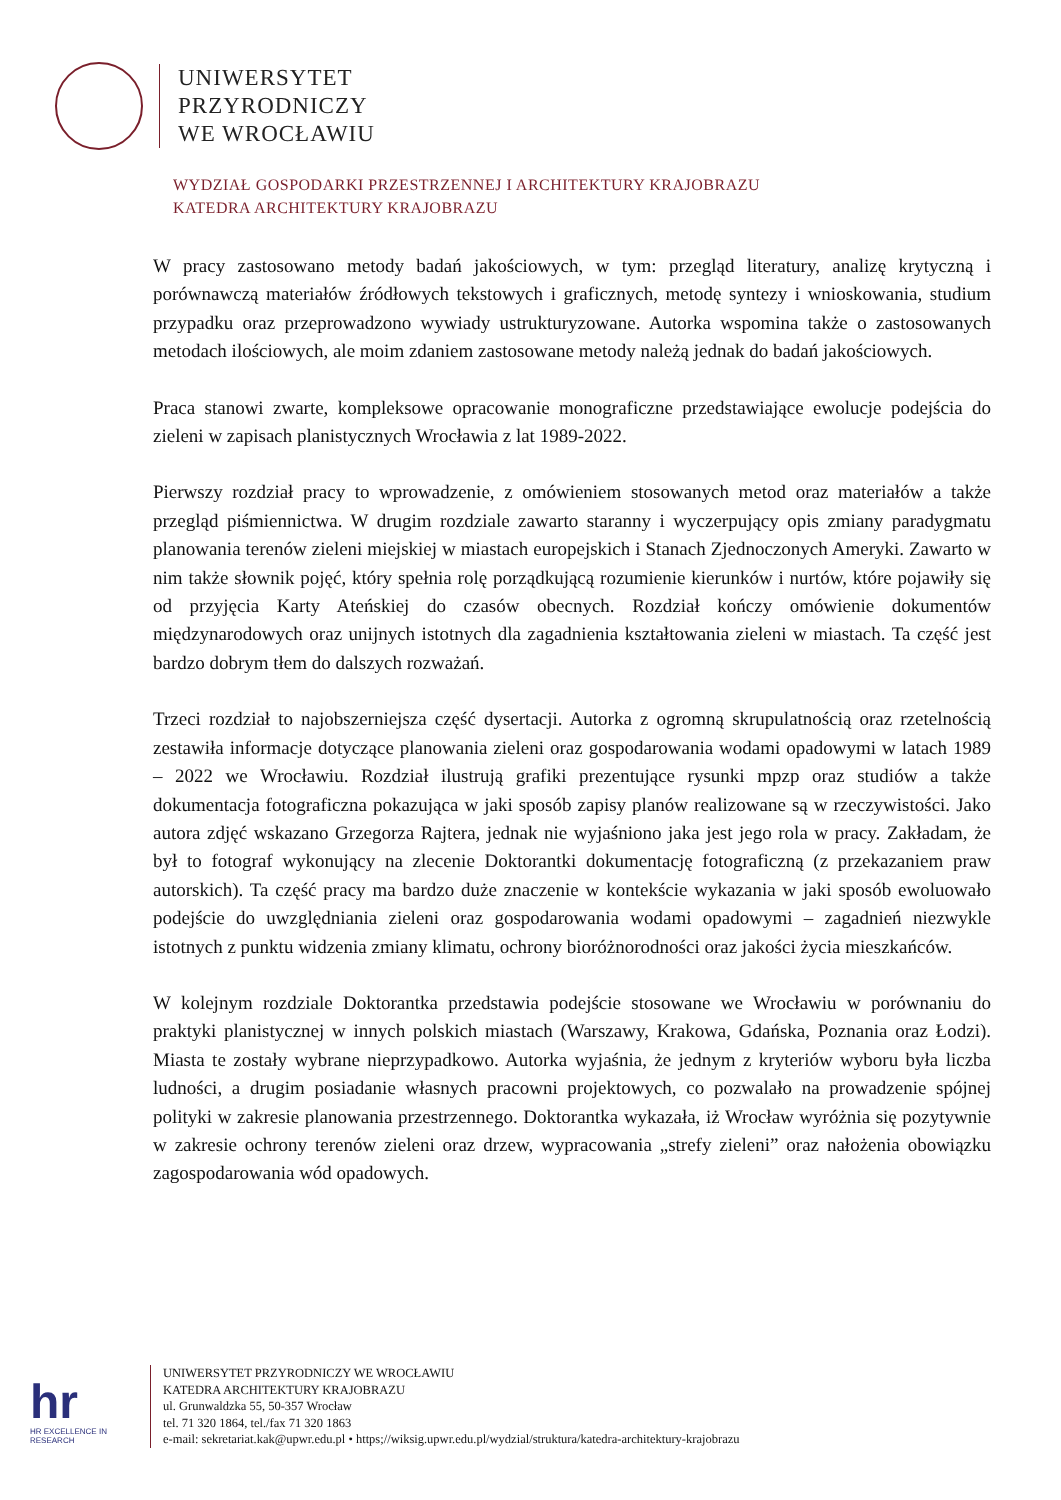UNIWERSYTET
PRZYRODNICZY
WE WROCŁAWIU
WYDZIAŁ GOSPODARKI PRZESTRZENNEJ I ARCHITEKTURY KRAJOBRAZU
KATEDRA ARCHITEKTURY KRAJOBRAZU
W pracy zastosowano metody badań jakościowych, w tym: przegląd literatury, analizę krytyczną i porównawczą materiałów źródłowych tekstowych i graficznych, metodę syntezy i wnioskowania, studium przypadku oraz przeprowadzono wywiady ustrukturyzowane. Autorka wspomina także o zastosowanych metodach ilościowych, ale moim zdaniem zastosowane metody należą jednak do badań jakościowych.
Praca stanowi zwarte, kompleksowe opracowanie monograficzne przedstawiające ewolucje podejścia do zieleni w zapisach planistycznych Wrocławia z lat 1989-2022.
Pierwszy rozdział pracy to wprowadzenie, z omówieniem stosowanych metod oraz materiałów a także przegląd piśmiennictwa. W drugim rozdziale zawarto staranny i wyczerpujący opis zmiany paradygmatu planowania terenów zieleni miejskiej w miastach europejskich i Stanach Zjednoczonych Ameryki. Zawarto w nim także słownik pojęć, który spełnia rolę porządkującą rozumienie kierunków i nurtów, które pojawiły się od przyjęcia Karty Ateńskiej do czasów obecnych. Rozdział kończy omówienie dokumentów międzynarodowych oraz unijnych istotnych dla zagadnienia kształtowania zieleni w miastach. Ta część jest bardzo dobrym tłem do dalszych rozważań.
Trzeci rozdział to najobszerniejsza część dysertacji. Autorka z ogromną skrupulatnością oraz rzetelnością zestawiła informacje dotyczące planowania zieleni oraz gospodarowania wodami opadowymi w latach 1989 – 2022 we Wrocławiu. Rozdział ilustrują grafiki prezentujące rysunki mpzp oraz studiów a także dokumentacja fotograficzna pokazująca w jaki sposób zapisy planów realizowane są w rzeczywistości. Jako autora zdjęć wskazano Grzegorza Rajtera, jednak nie wyjaśniono jaka jest jego rola w pracy. Zakładam, że był to fotograf wykonujący na zlecenie Doktorantki dokumentację fotograficzną (z przekazaniem praw autorskich). Ta część pracy ma bardzo duże znaczenie w kontekście wykazania w jaki sposób ewoluowało podejście do uwzględniania zieleni oraz gospodarowania wodami opadowymi – zagadnień niezwykle istotnych z punktu widzenia zmiany klimatu, ochrony bioróżnorodności oraz jakości życia mieszkańców.
W kolejnym rozdziale Doktorantka przedstawia podejście stosowane we Wrocławiu w porównaniu do praktyki planistycznej w innych polskich miastach (Warszawy, Krakowa, Gdańska, Poznania oraz Łodzi). Miasta te zostały wybrane nieprzypadkowo. Autorka wyjaśnia, że jednym z kryteriów wyboru była liczba ludności, a drugim posiadanie własnych pracowni projektowych, co pozwalało na prowadzenie spójnej polityki w zakresie planowania przestrzennego. Doktorantka wykazała, iż Wrocław wyróżnia się pozytywnie w zakresie ochrony terenów zieleni oraz drzew, wypracowania „strefy zieleni” oraz nałożenia obowiązku zagospodarowania wód opadowych.
hr
HR EXCELLENCE IN RESEARCH
UNIWERSYTET PRZYRODNICZY WE WROCŁAWIU
KATEDRA ARCHITEKTURY KRAJOBRAZU
ul. Grunwaldzka 55, 50-357 Wrocław
tel. 71 320 1864, tel./fax 71 320 1863
e-mail: sekretariat.kak@upwr.edu.pl • https;//wiksig.upwr.edu.pl/wydzial/struktura/katedra-architektury-krajobrazu